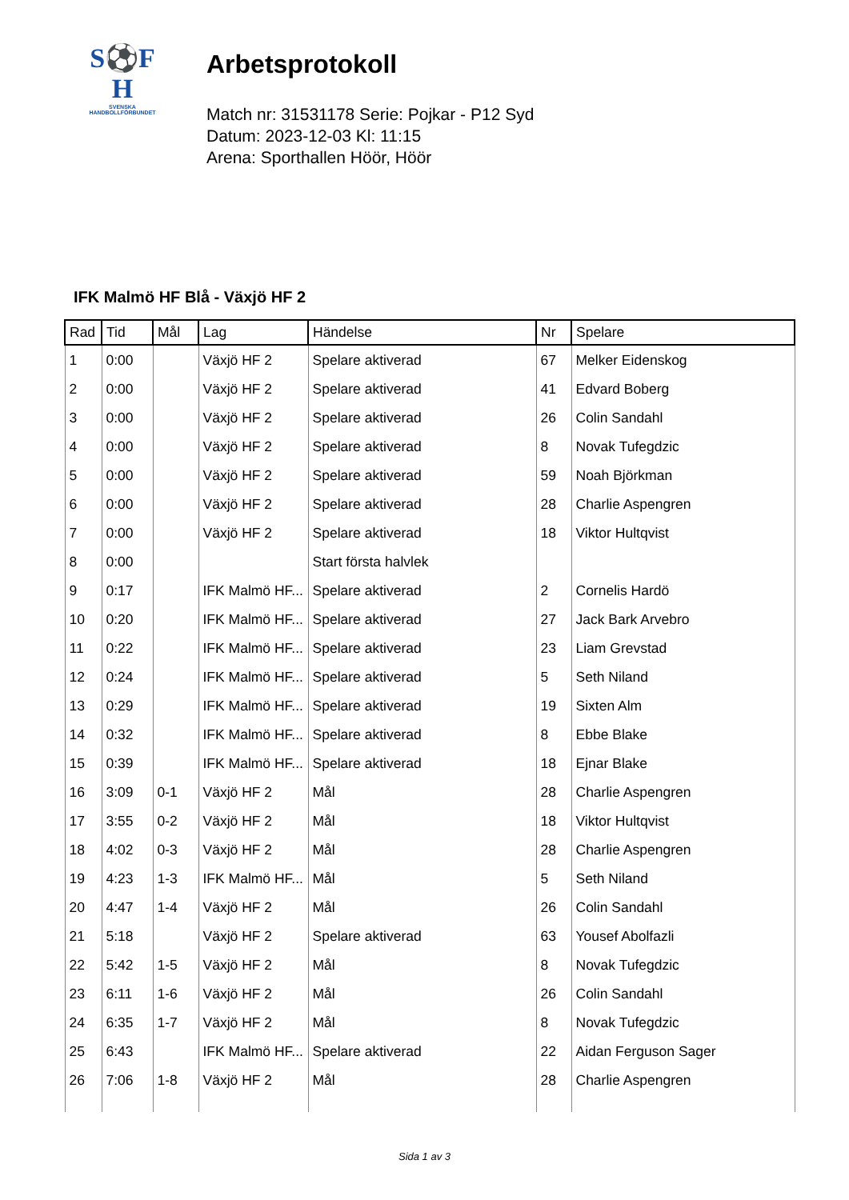S⚽F
H
SVENSKA
HANDBOLLFÖRBUNDET
Arbetsprotokoll
Match nr: 31531178 Serie: Pojkar - P12 Syd
Datum: 2023-12-03 Kl: 11:15
Arena: Sporthallen Höör, Höör
IFK Malmö HF Blå - Växjö HF 2
| Rad | Tid | Mål | Lag | Händelse | Nr | Spelare |
| --- | --- | --- | --- | --- | --- | --- |
| 1 | 0:00 | | Växjö HF 2 | Spelare aktiverad | 67 | Melker Eidenskog |
| 2 | 0:00 | | Växjö HF 2 | Spelare aktiverad | 41 | Edvard Boberg |
| 3 | 0:00 | | Växjö HF 2 | Spelare aktiverad | 26 | Colin Sandahl |
| 4 | 0:00 | | Växjö HF 2 | Spelare aktiverad | 8 | Novak Tufegdzic |
| 5 | 0:00 | | Växjö HF 2 | Spelare aktiverad | 59 | Noah Björkman |
| 6 | 0:00 | | Växjö HF 2 | Spelare aktiverad | 28 | Charlie Aspengren |
| 7 | 0:00 | | Växjö HF 2 | Spelare aktiverad | 18 | Viktor Hultqvist |
| 8 | 0:00 | | | Start första halvlek | | |
| 9 | 0:17 | | IFK Malmö HF... | Spelare aktiverad | 2 | Cornelis Hardö |
| 10 | 0:20 | | IFK Malmö HF... | Spelare aktiverad | 27 | Jack Bark Arvebro |
| 11 | 0:22 | | IFK Malmö HF... | Spelare aktiverad | 23 | Liam Grevstad |
| 12 | 0:24 | | IFK Malmö HF... | Spelare aktiverad | 5 | Seth Niland |
| 13 | 0:29 | | IFK Malmö HF... | Spelare aktiverad | 19 | Sixten Alm |
| 14 | 0:32 | | IFK Malmö HF... | Spelare aktiverad | 8 | Ebbe Blake |
| 15 | 0:39 | | IFK Malmö HF... | Spelare aktiverad | 18 | Ejnar Blake |
| 16 | 3:09 | 0-1 | Växjö HF 2 | Mål | 28 | Charlie Aspengren |
| 17 | 3:55 | 0-2 | Växjö HF 2 | Mål | 18 | Viktor Hultqvist |
| 18 | 4:02 | 0-3 | Växjö HF 2 | Mål | 28 | Charlie Aspengren |
| 19 | 4:23 | 1-3 | IFK Malmö HF... | Mål | 5 | Seth Niland |
| 20 | 4:47 | 1-4 | Växjö HF 2 | Mål | 26 | Colin Sandahl |
| 21 | 5:18 | | Växjö HF 2 | Spelare aktiverad | 63 | Yousef Abolfazli |
| 22 | 5:42 | 1-5 | Växjö HF 2 | Mål | 8 | Novak Tufegdzic |
| 23 | 6:11 | 1-6 | Växjö HF 2 | Mål | 26 | Colin Sandahl |
| 24 | 6:35 | 1-7 | Växjö HF 2 | Mål | 8 | Novak Tufegdzic |
| 25 | 6:43 | | IFK Malmö HF... | Spelare aktiverad | 22 | Aidan Ferguson Sager |
| 26 | 7:06 | 1-8 | Växjö HF 2 | Mål | 28 | Charlie Aspengren |
Sida 1 av 3